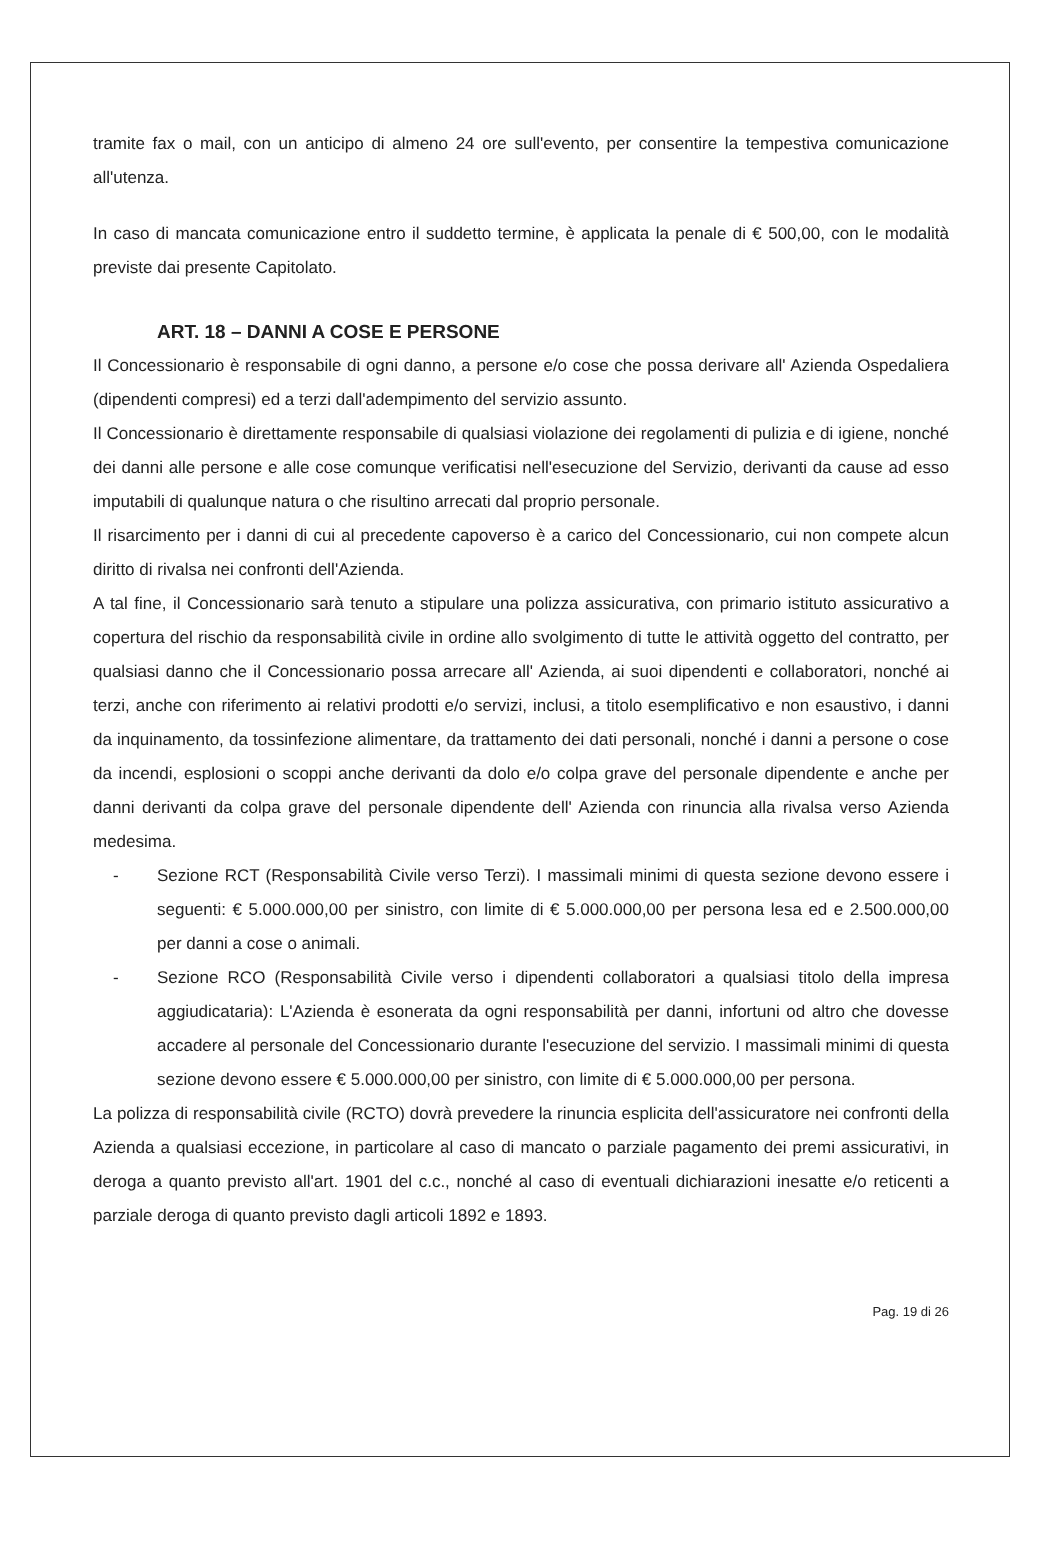tramite fax o mail, con un anticipo di almeno 24 ore sull'evento, per consentire la tempestiva comunicazione all'utenza.
In caso di mancata comunicazione entro il suddetto termine, è applicata la penale di € 500,00, con le modalità previste dai presente Capitolato.
ART. 18 – DANNI A COSE E PERSONE
Il Concessionario è responsabile di ogni danno, a persone e/o cose che possa derivare all' Azienda Ospedaliera (dipendenti compresi) ed a terzi dall'adempimento del servizio assunto.
Il Concessionario è direttamente responsabile di qualsiasi violazione dei regolamenti di pulizia e di igiene, nonché dei danni alle persone e alle cose comunque verificatisi nell'esecuzione del Servizio, derivanti da cause ad esso imputabili di qualunque natura o che risultino arrecati dal proprio personale.
Il risarcimento per i danni di cui al precedente capoverso è a carico del Concessionario, cui non compete alcun diritto di rivalsa nei confronti dell'Azienda.
A tal fine, il Concessionario sarà tenuto a stipulare una polizza assicurativa, con primario istituto assicurativo a copertura del rischio da responsabilità civile in ordine allo svolgimento di tutte le attività oggetto del contratto, per qualsiasi danno che il Concessionario possa arrecare all' Azienda, ai suoi dipendenti e collaboratori, nonché ai terzi, anche con riferimento ai relativi prodotti e/o servizi, inclusi, a titolo esemplificativo e non esaustivo, i danni da inquinamento, da tossinfezione alimentare, da trattamento dei dati personali, nonché i danni a persone o cose da incendi, esplosioni o scoppi anche derivanti da dolo e/o colpa grave del personale dipendente e anche per danni derivanti da colpa grave del personale dipendente dell' Azienda con rinuncia alla rivalsa verso Azienda medesima.
- Sezione RCT (Responsabilità Civile verso Terzi). I massimali minimi di questa sezione devono essere i seguenti: € 5.000.000,00 per sinistro, con limite di € 5.000.000,00 per persona lesa ed e 2.500.000,00 per danni a cose o animali.
- Sezione RCO (Responsabilità Civile verso i dipendenti collaboratori a qualsiasi titolo della impresa aggiudicataria): L'Azienda è esonerata da ogni responsabilità per danni, infortuni od altro che dovesse accadere al personale del Concessionario durante l'esecuzione del servizio. I massimali minimi di questa sezione devono essere € 5.000.000,00 per sinistro, con limite di € 5.000.000,00 per persona.
La polizza di responsabilità civile (RCTO) dovrà prevedere la rinuncia esplicita dell'assicuratore nei confronti della Azienda a qualsiasi eccezione, in particolare al caso di mancato o parziale pagamento dei premi assicurativi, in deroga a quanto previsto all'art. 1901 del c.c., nonché al caso di eventuali dichiarazioni inesatte e/o reticenti a parziale deroga di quanto previsto dagli articoli 1892 e 1893.
Pag. 19 di 26